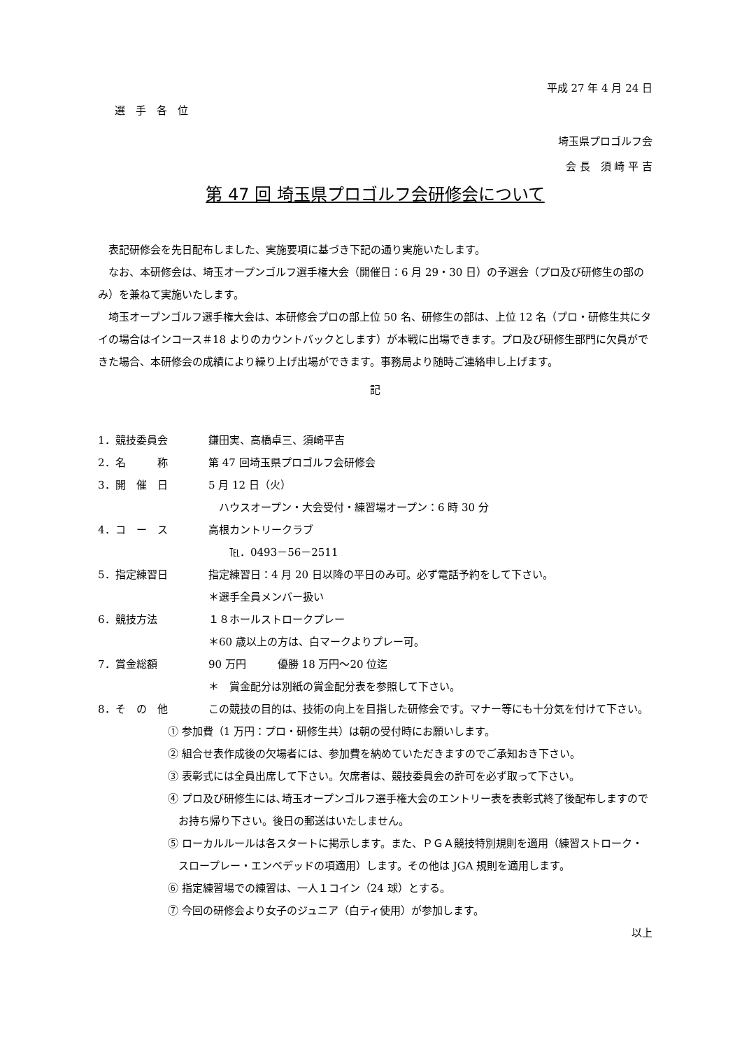平成 27 年 4 月 24 日
選　手　各　位
埼玉県プロゴルフ会
会 長　須 崎 平 吉
第 47 回 埼玉県プロゴルフ会研修会について
表記研修会を先日配布しました、実施要項に基づき下記の通り実施いたします。
なお、本研修会は、埼玉オープンゴルフ選手権大会（開催日：6 月 29・30 日）の予選会（プロ及び研修生の部のみ）を兼ねて実施いたします。
埼玉オープンゴルフ選手権大会は、本研修会プロの部上位 50 名、研修生の部は、上位 12 名（プロ・研修生共にタイの場合はインコース＃18 よりのカウントバックとします）が本戦に出場できます。プロ及び研修生部門に欠員ができた場合、本研修会の成績により繰り上げ出場ができます。事務局より随時ご連絡申し上げます。
記
1．競技委員会 鎌田実、高橋卓三、須崎平吉
2．名　　　称 第 47 回埼玉県プロゴルフ会研修会
3．開　催　日 5 月 12 日（火）
　ハウスオープン・大会受付・練習場オープン：6 時 30 分
4．コ　ー　ス 高根カントリークラブ
　　℡．0493－56－2511
5．指定練習日 指定練習日：4 月 20 日以降の平日のみ可。必ず電話予約をして下さい。
＊選手全員メンバー扱い
6．競技方法 １８ホールストロークプレー
＊60 歳以上の方は、白マークよりプレー可。
7．賞金総額 90 万円　　　優勝 18 万円～20 位迄
＊　賞金配分は別紙の賞金配分表を参照して下さい。
8．そ　の　他 この競技の目的は、技術の向上を目指した研修会です。マナー等にも十分気を付けて下さい。
① 参加費（1 万円：プロ・研修生共）は朝の受付時にお願いします。
② 組合せ表作成後の欠場者には、参加費を納めていただきますのでご承知おき下さい。
③ 表彰式には全員出席して下さい。欠席者は、競技委員会の許可を必ず取って下さい。
④ プロ及び研修生には､埼玉オープンゴルフ選手権大会のエントリー表を表彰式終了後配布しますのでお持ち帰り下さい。後日の郵送はいたしません。
⑤ ローカルルールは各スタートに掲示します。また、ＰＧＡ競技特別規則を適用（練習ストローク・スロープレー・エンベデッドの項適用）します。その他は JGA 規則を適用します。
⑥ 指定練習場での練習は、一人１コイン（24 球）とする。
⑦ 今回の研修会より女子のジュニア（白ティ使用）が参加します。
以上